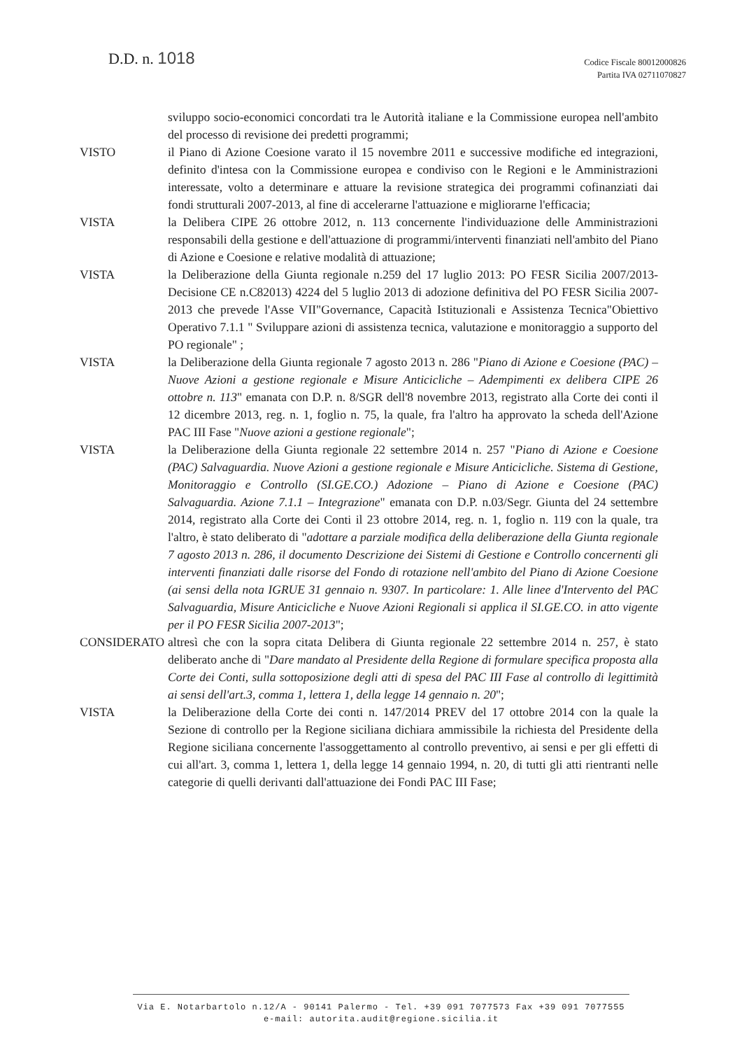D.D. n. 1018
Codice Fiscale 80012000826
Partita IVA 02711070827
sviluppo socio-economici concordati tra le Autorità italiane e la Commissione europea nell'ambito del processo di revisione dei predetti programmi;
VISTO il Piano di Azione Coesione varato il 15 novembre 2011 e successive modifiche ed integrazioni, definito d'intesa con la Commissione europea e condiviso con le Regioni e le Amministrazioni interessate, volto a determinare e attuare la revisione strategica dei programmi cofinanziati dai fondi strutturali 2007-2013, al fine di accelerarne l'attuazione e migliorarne l'efficacia;
VISTA la Delibera CIPE 26 ottobre 2012, n. 113 concernente l'individuazione delle Amministrazioni responsabili della gestione e dell'attuazione di programmi/interventi finanziati nell'ambito del Piano di Azione e Coesione e relative modalità di attuazione;
VISTA la Deliberazione della Giunta regionale n.259 del 17 luglio 2013: PO FESR Sicilia 2007/2013- Decisione CE n.C82013) 4224 del 5 luglio 2013 di adozione definitiva del PO FESR Sicilia 2007-2013 che prevede l'Asse VII"Governance, Capacità Istituzionali e Assistenza Tecnica"Obiettivo Operativo 7.1.1 " Sviluppare azioni di assistenza tecnica, valutazione e monitoraggio a supporto del PO regionale" ;
VISTA la Deliberazione della Giunta regionale 7 agosto 2013 n. 286 "Piano di Azione e Coesione (PAC) – Nuove Azioni a gestione regionale e Misure Anticicliche – Adempimenti ex delibera CIPE 26 ottobre n. 113" emanata con D.P. n. 8/SGR dell'8 novembre 2013, registrato alla Corte dei conti il 12 dicembre 2013, reg. n. 1, foglio n. 75, la quale, fra l'altro ha approvato la scheda dell'Azione PAC III Fase "Nuove azioni a gestione regionale";
VISTA la Deliberazione della Giunta regionale 22 settembre 2014 n. 257 "Piano di Azione e Coesione (PAC) Salvaguardia. Nuove Azioni a gestione regionale e Misure Anticicliche. Sistema di Gestione, Monitoraggio e Controllo (SI.GE.CO.) Adozione – Piano di Azione e Coesione (PAC) Salvaguardia. Azione 7.1.1 – Integrazione" emanata con D.P. n.03/Segr. Giunta del 24 settembre 2014, registrato alla Corte dei Conti il 23 ottobre 2014, reg. n. 1, foglio n. 119 con la quale, tra l'altro, è stato deliberato di "adottare a parziale modifica della deliberazione della Giunta regionale 7 agosto 2013 n. 286, il documento Descrizione dei Sistemi di Gestione e Controllo concernenti gli interventi finanziati dalle risorse del Fondo di rotazione nell'ambito del Piano di Azione Coesione (ai sensi della nota IGRUE 31 gennaio n. 9307. In particolare: 1. Alle linee d'Intervento del PAC Salvaguardia, Misure Anticicliche e Nuove Azioni Regionali si applica il SI.GE.CO. in atto vigente per il PO FESR Sicilia 2007-2013";
CONSIDERATO altresì che con la sopra citata Delibera di Giunta regionale 22 settembre 2014 n. 257, è stato deliberato anche di "Dare mandato al Presidente della Regione di formulare specifica proposta alla Corte dei Conti, sulla sottoposizione degli atti di spesa del PAC III Fase al controllo di legittimità ai sensi dell'art.3, comma 1, lettera 1, della legge 14 gennaio n. 20";
VISTA la Deliberazione della Corte dei conti n. 147/2014 PREV del 17 ottobre 2014 con la quale la Sezione di controllo per la Regione siciliana dichiara ammissibile la richiesta del Presidente della Regione siciliana concernente l'assoggettamento al controllo preventivo, ai sensi e per gli effetti di cui all'art. 3, comma 1, lettera 1, della legge 14 gennaio 1994, n. 20, di tutti gli atti rientranti nelle categorie di quelli derivanti dall'attuazione dei Fondi PAC III Fase;
Via E. Notarbartolo n.12/A - 90141 Palermo - Tel. +39 091 7077573 Fax +39 091 7077555
e-mail: autorita.audit@regione.sicilia.it